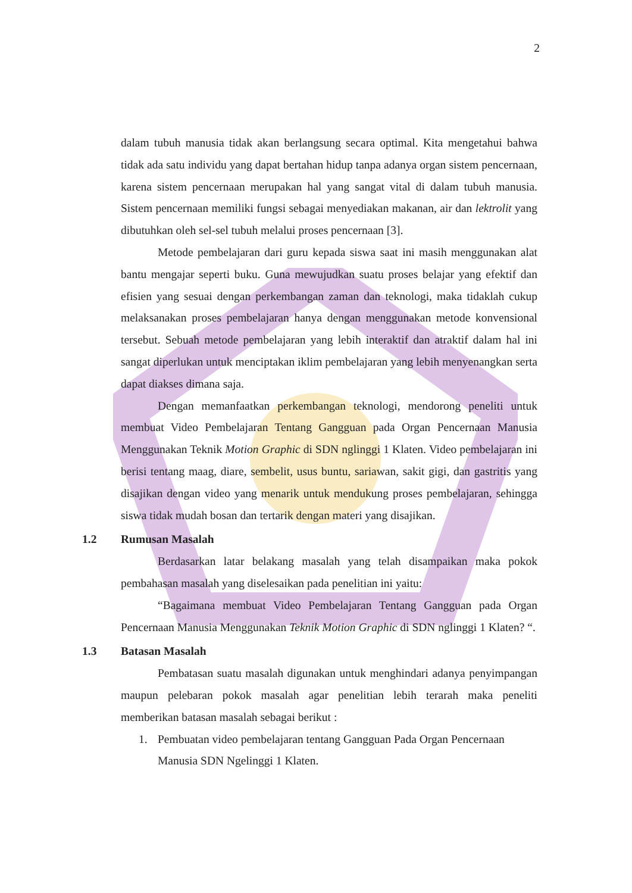2
dalam tubuh manusia tidak akan berlangsung secara optimal. Kita mengetahui bahwa tidak ada satu individu yang dapat bertahan hidup tanpa adanya organ sistem pencernaan, karena sistem pencernaan merupakan hal yang sangat vital di dalam tubuh manusia. Sistem pencernaan memiliki fungsi sebagai menyediakan makanan, air dan lektrolit yang dibutuhkan oleh sel-sel tubuh melalui proses pencernaan [3].
Metode pembelajaran dari guru kepada siswa saat ini masih menggunakan alat bantu mengajar seperti buku. Guna mewujudkan suatu proses belajar yang efektif dan efisien yang sesuai dengan perkembangan zaman dan teknologi, maka tidaklah cukup melaksanakan proses pembelajaran hanya dengan menggunakan metode konvensional tersebut. Sebuah metode pembelajaran yang lebih interaktif dan atraktif dalam hal ini sangat diperlukan untuk menciptakan iklim pembelajaran yang lebih menyenangkan serta dapat diakses dimana saja.
Dengan memanfaatkan perkembangan teknologi, mendorong peneliti untuk membuat Video Pembelajaran Tentang Gangguan pada Organ Pencernaan Manusia Menggunakan Teknik Motion Graphic di SDN nglinggi 1 Klaten. Video pembelajaran ini berisi tentang maag, diare, sembelit, usus buntu, sariawan, sakit gigi, dan gastritis yang disajikan dengan video yang menarik untuk mendukung proses pembelajaran, sehingga siswa tidak mudah bosan dan tertarik dengan materi yang disajikan.
1.2 Rumusan Masalah
Berdasarkan latar belakang masalah yang telah disampaikan maka pokok pembahasan masalah yang diselesaikan pada penelitian ini yaitu:
“Bagaimana membuat Video Pembelajaran Tentang Gangguan pada Organ Pencernaan Manusia Menggunakan Teknik Motion Graphic di SDN nglinggi 1 Klaten? “.
1.3 Batasan Masalah
Pembatasan suatu masalah digunakan untuk menghindari adanya penyimpangan maupun pelebaran pokok masalah agar penelitian lebih terarah maka peneliti memberikan batasan masalah sebagai berikut :
1. Pembuatan video pembelajaran tentang Gangguan Pada Organ Pencernaan
Manusia SDN Ngelinggi 1 Klaten.